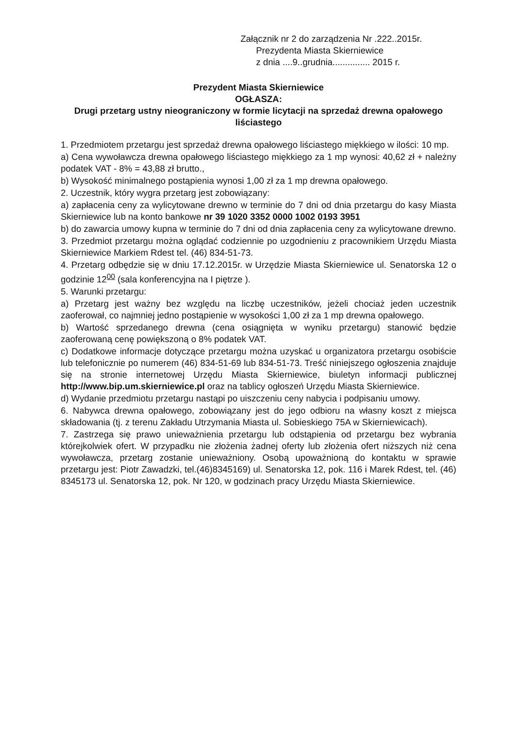Załącznik nr 2 do zarządzenia Nr .222..2015r.
Prezydenta Miasta Skierniewice
z dnia ....9..grudnia............... 2015 r.
Prezydent Miasta Skierniewice
OGŁASZA:
Drugi przetarg ustny nieograniczony w formie licytacji na sprzedaż drewna opałowego liściastego
1. Przedmiotem przetargu jest sprzedaż drewna opałowego liściastego miękkiego w ilości: 10 mp.
a) Cena wywoławcza drewna opałowego liściastego miękkiego za 1 mp wynosi: 40,62 zł + należny podatek VAT - 8% = 43,88 zł brutto.,
b) Wysokość minimalnego postąpienia wynosi 1,00 zł za 1 mp drewna opałowego.
2. Uczestnik, który wygra przetarg jest zobowiązany:
a) zapłacenia ceny za wylicytowane drewno w terminie do 7 dni od dnia przetargu do kasy Miasta Skierniewice lub na konto bankowe nr 39 1020 3352 0000 1002 0193 3951
b) do zawarcia umowy kupna w terminie do 7 dni od dnia zapłacenia ceny za wylicytowane drewno.
3. Przedmiot przetargu można oglądać codziennie po uzgodnieniu z pracownikiem Urzędu Miasta Skierniewice Markiem Rdest tel. (46) 834-51-73.
4. Przetarg odbędzie się w dniu 17.12.2015r. w Urzędzie Miasta Skierniewice ul. Senatorska 12 o godzinie 12<sup>00</sup> (sala konferencyjna na I piętrze ).
5. Warunki przetargu:
a) Przetarg jest ważny bez względu na liczbę uczestników, jeżeli chociaż jeden uczestnik zaoferował, co najmniej jedno postąpienie w wysokości 1,00 zł za 1 mp drewna opałowego.
b) Wartość sprzedanego drewna (cena osiągnięta w wyniku przetargu) stanowić będzie zaoferowaną cenę powiększoną o 8% podatek VAT.
c) Dodatkowe informacje dotyczące przetargu można uzyskać u organizatora przetargu osobiście lub telefonicznie po numerem (46) 834-51-69 lub 834-51-73. Treść niniejszego ogłoszenia znajduje się na stronie internetowej Urzędu Miasta Skierniewice, biuletyn informacji publicznej http://www.bip.um.skierniewice.pl oraz na tablicy ogłoszeń Urzędu Miasta Skierniewice.
d) Wydanie przedmiotu przetargu nastąpi po uiszczeniu ceny nabycia i podpisaniu umowy.
6. Nabywca drewna opałowego, zobowiązany jest do jego odbioru na własny koszt z miejsca składowania (tj. z terenu Zakładu Utrzymania Miasta ul. Sobieskiego 75A w Skierniewicach).
7. Zastrzega się prawo unieważnienia przetargu lub odstąpienia od przetargu bez wybrania którejkolwiek ofert. W przypadku nie złożenia żadnej oferty lub złożenia ofert niższych niż cena wywoławcza, przetarg zostanie unieważniony. Osobą upoważnioną do kontaktu w sprawie przetargu jest: Piotr Zawadzki, tel.(46)8345169) ul. Senatorska 12, pok. 116 i Marek Rdest, tel. (46) 8345173 ul. Senatorska 12, pok. Nr 120, w godzinach pracy Urzędu Miasta Skierniewice.